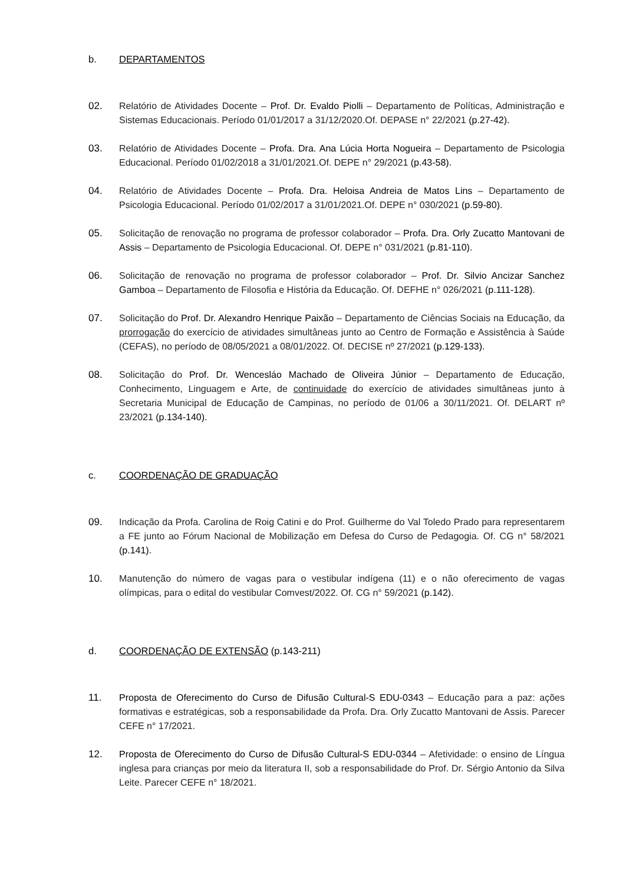b. DEPARTAMENTOS
02. Relatório de Atividades Docente – Prof. Dr. Evaldo Piolli – Departamento de Políticas, Administração e Sistemas Educacionais. Período 01/01/2017 a 31/12/2020.Of. DEPASE n° 22/2021 (p.27-42).
03. Relatório de Atividades Docente – Profa. Dra. Ana Lúcia Horta Nogueira – Departamento de Psicologia Educacional. Período 01/02/2018 a 31/01/2021.Of. DEPE n° 29/2021 (p.43-58).
04. Relatório de Atividades Docente – Profa. Dra. Heloisa Andreia de Matos Lins – Departamento de Psicologia Educacional. Período 01/02/2017 a 31/01/2021.Of. DEPE n° 030/2021 (p.59-80).
05. Solicitação de renovação no programa de professor colaborador – Profa. Dra. Orly Zucatto Mantovani de Assis – Departamento de Psicologia Educacional. Of. DEPE n° 031/2021 (p.81-110).
06. Solicitação de renovação no programa de professor colaborador – Prof. Dr. Silvio Ancizar Sanchez Gamboa – Departamento de Filosofia e História da Educação. Of. DEFHE n° 026/2021 (p.111-128).
07. Solicitação do Prof. Dr. Alexandro Henrique Paixão – Departamento de Ciências Sociais na Educação, da prorrogação do exercício de atividades simultâneas junto ao Centro de Formação e Assistência à Saúde (CEFAS), no período de 08/05/2021 a 08/01/2022. Of. DECISE nº 27/2021 (p.129-133).
08. Solicitação do Prof. Dr. Wencesláo Machado de Oliveira Júnior – Departamento de Educação, Conhecimento, Linguagem e Arte, de continuidade do exercício de atividades simultâneas junto à Secretaria Municipal de Educação de Campinas, no período de 01/06 a 30/11/2021. Of. DELART nº 23/2021 (p.134-140).
c. COORDENAÇÃO DE GRADUAÇÃO
09. Indicação da Profa. Carolina de Roig Catini e do Prof. Guilherme do Val Toledo Prado para representarem a FE junto ao Fórum Nacional de Mobilização em Defesa do Curso de Pedagogia. Of. CG n° 58/2021 (p.141).
10. Manutenção do número de vagas para o vestibular indígena (11) e o não oferecimento de vagas olímpicas, para o edital do vestibular Comvest/2022. Of. CG n° 59/2021 (p.142).
d. COORDENAÇÃO DE EXTENSÃO (p.143-211)
11. Proposta de Oferecimento do Curso de Difusão Cultural-S EDU-0343 – Educação para a paz: ações formativas e estratégicas, sob a responsabilidade da Profa. Dra. Orly Zucatto Mantovani de Assis. Parecer CEFE n° 17/2021.
12. Proposta de Oferecimento do Curso de Difusão Cultural-S EDU-0344 – Afetividade: o ensino de Língua inglesa para crianças por meio da literatura II, sob a responsabilidade do Prof. Dr. Sérgio Antonio da Silva Leite. Parecer CEFE n° 18/2021.